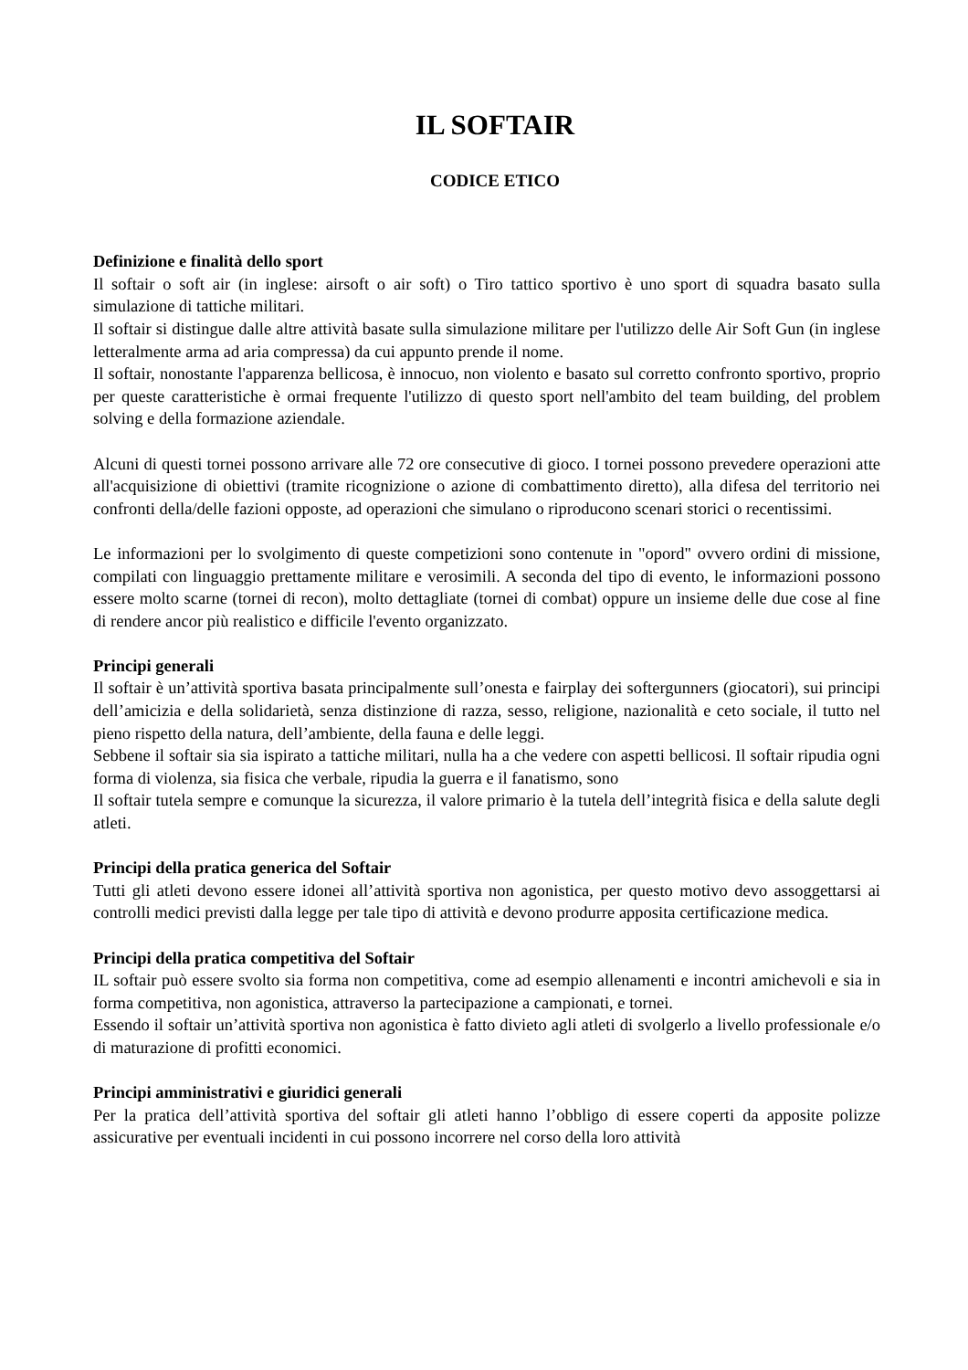IL SOFTAIR
CODICE ETICO
Definizione e finalità dello sport
Il softair o soft air (in inglese: airsoft o air soft) o Tiro tattico sportivo è uno sport di squadra basato sulla simulazione di tattiche militari.
Il softair si distingue dalle altre attività basate sulla simulazione militare per l'utilizzo delle Air Soft Gun (in inglese letteralmente arma ad aria compressa) da cui appunto prende il nome.
Il softair, nonostante l'apparenza bellicosa, è innocuo, non violento e basato sul corretto confronto sportivo, proprio per queste caratteristiche è ormai frequente l'utilizzo di questo sport nell'ambito del team building, del problem solving e della formazione aziendale.
Alcuni di questi tornei possono arrivare alle 72 ore consecutive di gioco. I tornei possono prevedere operazioni atte all'acquisizione di obiettivi (tramite ricognizione o azione di combattimento diretto), alla difesa del territorio nei confronti della/delle fazioni opposte, ad operazioni che simulano o riproducono scenari storici o recentissimi.
Le informazioni per lo svolgimento di queste competizioni sono contenute in "opord" ovvero ordini di missione, compilati con linguaggio prettamente militare e verosimili. A seconda del tipo di evento, le informazioni possono essere molto scarne (tornei di recon), molto dettagliate (tornei di combat) oppure un insieme delle due cose al fine di rendere ancor più realistico e difficile l'evento organizzato.
Principi generali
Il softair è un’attività sportiva basata principalmente sull’onesta e fairplay dei softergunners (giocatori), sui principi dell’amicizia e della solidarietà, senza distinzione di razza, sesso, religione, nazionalità e ceto sociale, il tutto nel pieno rispetto della natura, dell’ambiente, della fauna e delle leggi.
Sebbene il softair sia sia ispirato a tattiche militari, nulla ha a che vedere con aspetti bellicosi. Il softair ripudia ogni forma di violenza, sia fisica che verbale, ripudia la guerra e il fanatismo, sono
Il softair tutela sempre e comunque la sicurezza, il valore primario è la tutela dell’integrità fisica e della salute degli atleti.
Principi della pratica generica del Softair
Tutti gli atleti devono essere idonei all’attività sportiva non agonistica, per questo motivo devo assoggettarsi ai controlli medici previsti dalla legge per tale tipo di attività e devono produrre apposita certificazione medica.
Principi della pratica competitiva del Softair
IL softair può essere svolto sia forma non competitiva, come ad esempio allenamenti e incontri amichevoli e sia in forma competitiva, non agonistica, attraverso la partecipazione a campionati, e tornei.
Essendo il softair un’attività sportiva non agonistica è fatto divieto agli atleti di svolgerlo a livello professionale e/o di maturazione di profitti economici.
Principi amministrativi e giuridici generali
Per la pratica dell’attività sportiva del softair gli atleti hanno l’obbligo di essere coperti da apposite polizze assicurative per eventuali incidenti in cui possono incorrere nel corso della loro attività